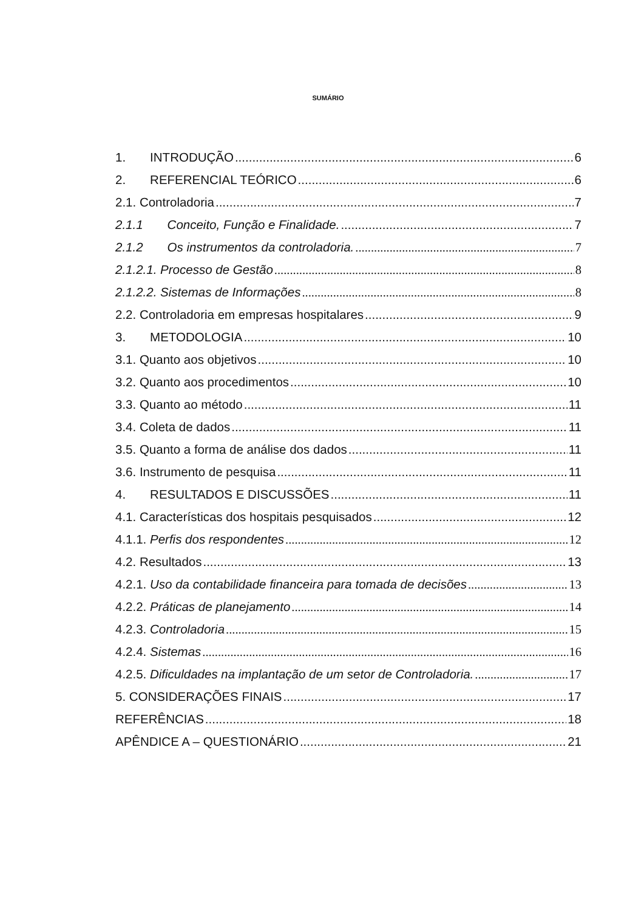SUMÁRIO
1. INTRODUÇÃO 6
2. REFERENCIAL TEÓRICO 6
2.1. Controladoria 7
2.1.1 Conceito, Função e Finalidade. 7
2.1.2 Os instrumentos da controladoria. 7
2.1.2.1. Processo de Gestão 8
2.1.2.2. Sistemas de Informações 8
2.2. Controladoria em empresas hospitalares 9
3. METODOLOGIA 10
3.1. Quanto aos objetivos 10
3.2. Quanto aos procedimentos 10
3.3. Quanto ao método 11
3.4. Coleta de dados 11
3.5. Quanto a forma de análise dos dados 11
3.6. Instrumento de pesquisa 11
4. RESULTADOS E DISCUSSÕES 11
4.1. Características dos hospitais pesquisados 12
4.1.1. Perfis dos respondentes 12
4.2. Resultados 13
4.2.1. Uso da contabilidade financeira para tomada de decisões 13
4.2.2. Práticas de planejamento 14
4.2.3. Controladoria 15
4.2.4. Sistemas 16
4.2.5. Dificuldades na implantação de um setor de Controladoria. 17
5. CONSIDERAÇÕES FINAIS 17
REFERÊNCIAS 18
APÊNDICE A – QUESTIONÁRIO 21